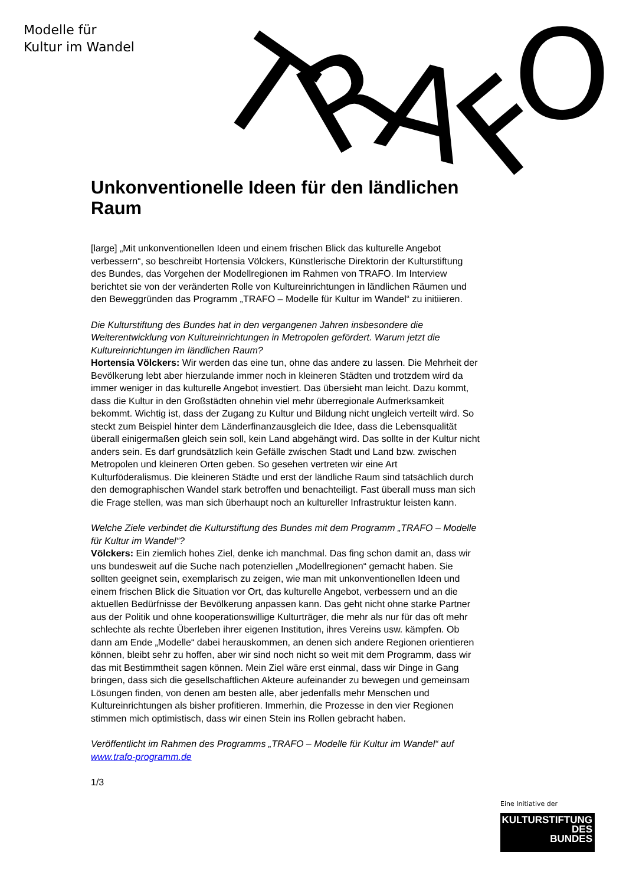Modelle für
Kultur im Wandel
T
R
A
F
O
Unkonventionelle Ideen für den ländlichen Raum
[large] „Mit unkonventionellen Ideen und einem frischen Blick das kulturelle Angebot verbessern“, so beschreibt Hortensia Völckers, Künstlerische Direktorin der Kulturstiftung des Bundes, das Vorgehen der Modellregionen im Rahmen von TRAFO. Im Interview berichtet sie von der veränderten Rolle von Kultureinrichtungen in ländlichen Räumen und den Beweggründen das Programm „TRAFO – Modelle für Kultur im Wandel“ zu initiieren.
Die Kulturstiftung des Bundes hat in den vergangenen Jahren insbesondere die Weiterentwicklung von Kultureinrichtungen in Metropolen gefördert. Warum jetzt die Kultureinrichtungen im ländlichen Raum?
Hortensia Völckers: Wir werden das eine tun, ohne das andere zu lassen. Die Mehrheit der Bevölkerung lebt aber hierzulande immer noch in kleineren Städten und trotzdem wird da immer weniger in das kulturelle Angebot investiert. Das übersieht man leicht. Dazu kommt, dass die Kultur in den Großstädten ohnehin viel mehr überregionale Aufmerksamkeit bekommt. Wichtig ist, dass der Zugang zu Kultur und Bildung nicht ungleich verteilt wird. So steckt zum Beispiel hinter dem Länderfinanzausgleich die Idee, dass die Lebensqualität überall einigermaßen gleich sein soll, kein Land abgehängt wird. Das sollte in der Kultur nicht anders sein. Es darf grundsätzlich kein Gefälle zwischen Stadt und Land bzw. zwischen Metropolen und kleineren Orten geben. So gesehen vertreten wir eine Art Kulturföderalismus. Die kleineren Städte und erst der ländliche Raum sind tatsächlich durch den demographischen Wandel stark betroffen und benachteiligt. Fast überall muss man sich die Frage stellen, was man sich überhaupt noch an kultureller Infrastruktur leisten kann.
Welche Ziele verbindet die Kulturstiftung des Bundes mit dem Programm „TRAFO – Modelle für Kultur im Wandel“?
Völckers: Ein ziemlich hohes Ziel, denke ich manchmal. Das fing schon damit an, dass wir uns bundesweit auf die Suche nach potenziellen „Modellregionen“ gemacht haben. Sie sollten geeignet sein, exemplarisch zu zeigen, wie man mit unkonventionellen Ideen und einem frischen Blick die Situation vor Ort, das kulturelle Angebot, verbessern und an die aktuellen Bedürfnisse der Bevölkerung anpassen kann. Das geht nicht ohne starke Partner aus der Politik und ohne kooperationswillige Kulturträger, die mehr als nur für das oft mehr schlechte als rechte Überleben ihrer eigenen Institution, ihres Vereins usw. kämpfen. Ob dann am Ende „Modelle“ dabei herauskommen, an denen sich andere Regionen orientieren können, bleibt sehr zu hoffen, aber wir sind noch nicht so weit mit dem Programm, dass wir das mit Bestimmtheit sagen können. Mein Ziel wäre erst einmal, dass wir Dinge in Gang bringen, dass sich die gesellschaftlichen Akteure aufeinander zu bewegen und gemeinsam Lösungen finden, von denen am besten alle, aber jedenfalls mehr Menschen und Kultureinrichtungen als bisher profitieren. Immerhin, die Prozesse in den vier Regionen stimmen mich optimistisch, dass wir einen Stein ins Rollen gebracht haben.
Veröffentlicht im Rahmen des Programms „TRAFO – Modelle für Kultur im Wandel“ auf www.trafo-programm.de
1/3
Eine Initiative der
KULTURSTIFTUNG
DES
BUNDES